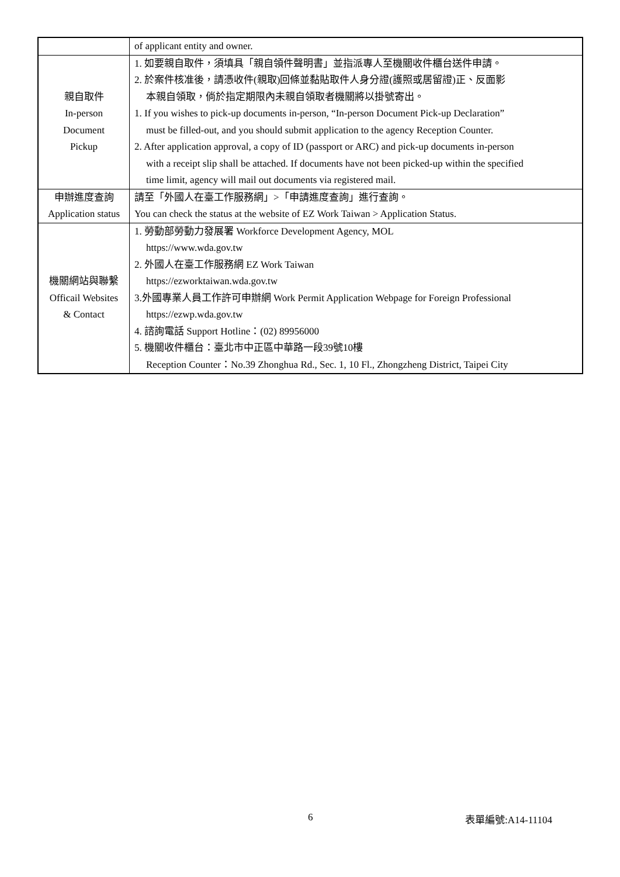| | of applicant entity and owner. |
| 親自取件 In-person Document Pickup | 1. 如要親自取件，須填具「親自領件聲明書」並指派專人至機關收件櫃台送件申請。 2. 於案件核准後，請憑收件(親取)回條並黏貼取件人身分證(護照或居留證)正、反面影 本親自領取，倘於指定期限內未親自領取者機關將以掛號寄出。 1. If you wishes to pick-up documents in-person, “In-person Document Pick-up Declaration” must be filled-out, and you should submit application to the agency Reception Counter. 2. After application approval, a copy of ID (passport or ARC) and pick-up documents in-person with a receipt slip shall be attached. If documents have not been picked-up within the specified time limit, agency will mail out documents via registered mail. |
| 申辦進度查詢 Application status | 請至「外國人在臺工作服務網」>「申請進度查詢」進行查詢。 You can check the status at the website of EZ Work Taiwan > Application Status. |
| 機關網站與聯繫 Officail Websites & Contact | 1. 勞動部勞動力發展署 Workforce Development Agency, MOL https://www.wda.gov.tw 2. 外國人在臺工作服務網 EZ Work Taiwan https://ezworktaiwan.wda.gov.tw 3.外國專業人員工作許可申辦網 Work Permit Application Webpage for Foreign Professional https://ezwp.wda.gov.tw 4. 諮詢電話 Support Hotline：(02) 89956000 5. 機關收件櫃台：臺北市中正區中華路一段39號10樓 Reception Counter：No.39 Zhonghua Rd., Sec. 1, 10 Fl., Zhongzheng District, Taipei City |
6 表單編號:A14-11104